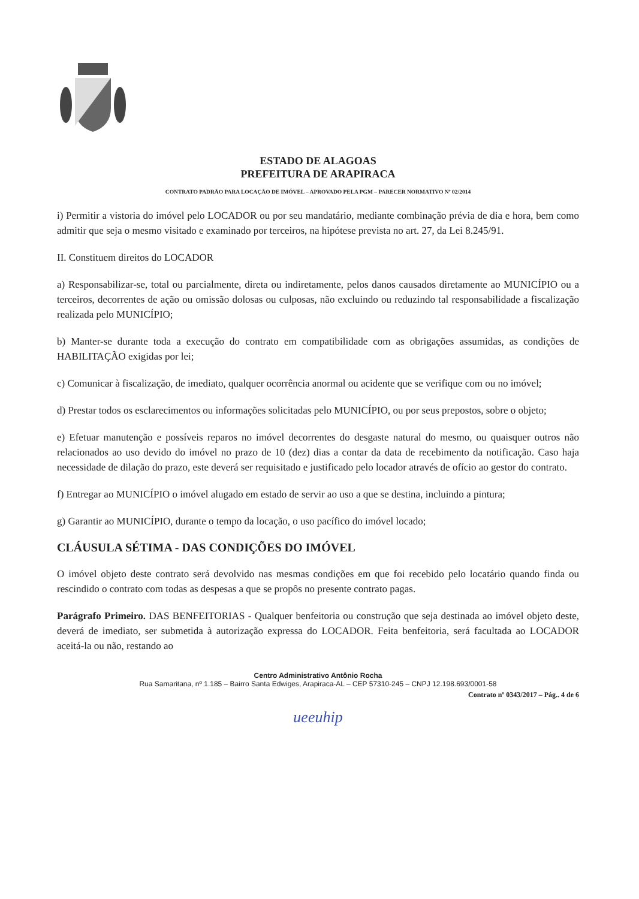ESTADO DE ALAGOAS
PREFEITURA DE ARAPIRACA
CONTRATO PADRÃO PARA LOCAÇÃO DE IMÓVEL – APROVADO PELA PGM – PARECER NORMATIVO Nº 02/2014
i) Permitir a vistoria do imóvel pelo LOCADOR ou por seu mandatário, mediante combinação prévia de dia e hora, bem como admitir que seja o mesmo visitado e examinado por terceiros, na hipótese prevista no art. 27, da Lei 8.245/91.
II. Constituem direitos do LOCADOR
a) Responsabilizar-se, total ou parcialmente, direta ou indiretamente, pelos danos causados diretamente ao MUNICÍPIO ou a terceiros, decorrentes de ação ou omissão dolosas ou culposas, não excluindo ou reduzindo tal responsabilidade a fiscalização realizada pelo MUNICÍPIO;
b) Manter-se durante toda a execução do contrato em compatibilidade com as obrigações assumidas, as condições de HABILITAÇÃO exigidas por lei;
c) Comunicar à fiscalização, de imediato, qualquer ocorrência anormal ou acidente que se verifique com ou no imóvel;
d) Prestar todos os esclarecimentos ou informações solicitadas pelo MUNICÍPIO, ou por seus prepostos, sobre o objeto;
e) Efetuar manutenção e possíveis reparos no imóvel decorrentes do desgaste natural do mesmo, ou quaisquer outros não relacionados ao uso devido do imóvel no prazo de 10 (dez) dias a contar da data de recebimento da notificação. Caso haja necessidade de dilação do prazo, este deverá ser requisitado e justificado pelo locador através de ofício ao gestor do contrato.
f) Entregar ao MUNICÍPIO o imóvel alugado em estado de servir ao uso a que se destina, incluindo a pintura;
g) Garantir ao MUNICÍPIO, durante o tempo da locação, o uso pacífico do imóvel locado;
CLÁUSULA SÉTIMA - DAS CONDIÇÕES DO IMÓVEL
O imóvel objeto deste contrato será devolvido nas mesmas condições em que foi recebido pelo locatário quando finda ou rescindido o contrato com todas as despesas a que se propôs no presente contrato pagas.
Parágrafo Primeiro. DAS BENFEITORIAS - Qualquer benfeitoria ou construção que seja destinada ao imóvel objeto deste, deverá de imediato, ser submetida à autorização expressa do LOCADOR. Feita benfeitoria, será facultada ao LOCADOR aceitá-la ou não, restando ao
Centro Administrativo Antônio Rocha
Rua Samaritana, nº 1.185 – Bairro Santa Edwiges, Arapiraca-AL – CEP 57310-245 – CNPJ 12.198.693/0001-58
Contrato nº 0343/2017 – Pág.. 4 de 6
ueeuhip